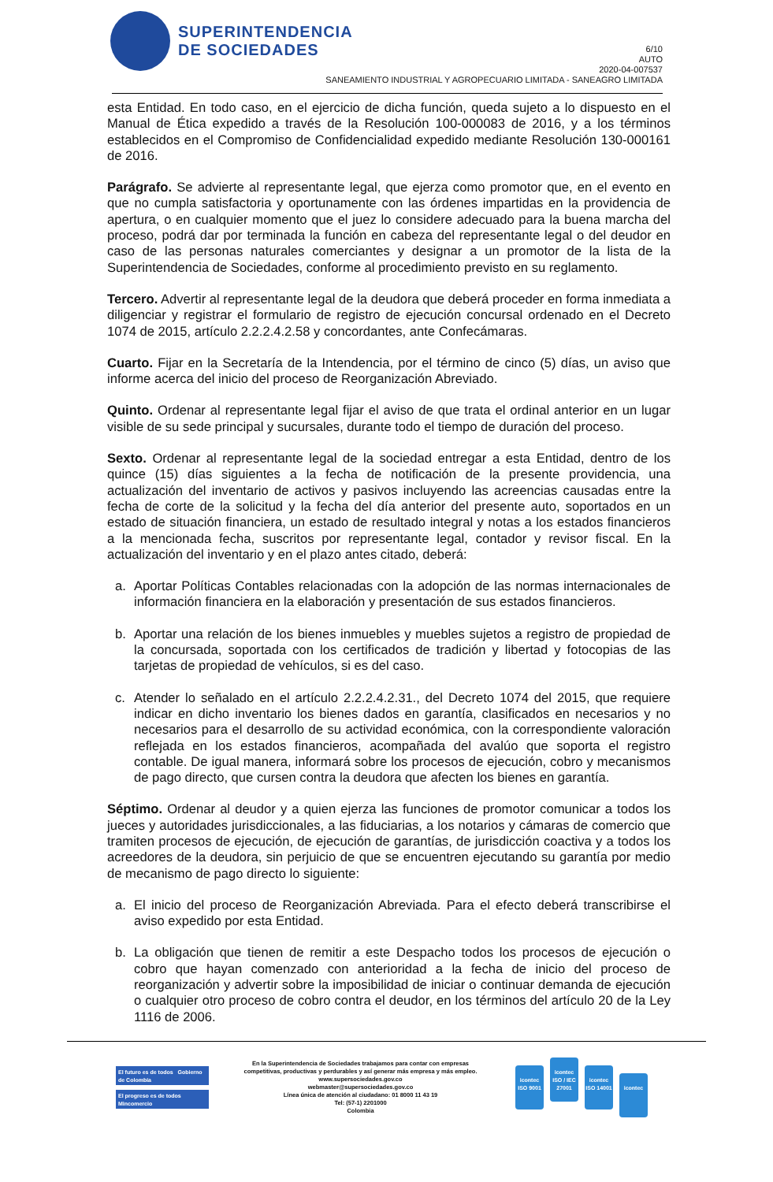SUPERINTENDENCIA
DE SOCIEDADES
6/10
AUTO
2020-04-007537
SANEAMIENTO INDUSTRIAL Y AGROPECUARIO LIMITADA - SANEAGRO LIMITADA
esta Entidad. En todo caso, en el ejercicio de dicha función, queda sujeto a lo dispuesto en el Manual de Ética expedido a través de la Resolución 100-000083 de 2016, y a los términos establecidos en el Compromiso de Confidencialidad expedido mediante Resolución 130-000161 de 2016.
Parágrafo. Se advierte al representante legal, que ejerza como promotor que, en el evento en que no cumpla satisfactoria y oportunamente con las órdenes impartidas en la providencia de apertura, o en cualquier momento que el juez lo considere adecuado para la buena marcha del proceso, podrá dar por terminada la función en cabeza del representante legal o del deudor en caso de las personas naturales comerciantes y designar a un promotor de la lista de la Superintendencia de Sociedades, conforme al procedimiento previsto en su reglamento.
Tercero. Advertir al representante legal de la deudora que deberá proceder en forma inmediata a diligenciar y registrar el formulario de registro de ejecución concursal ordenado en el Decreto 1074 de 2015, artículo 2.2.2.4.2.58 y concordantes, ante Confecámaras.
Cuarto. Fijar en la Secretaría de la Intendencia, por el término de cinco (5) días, un aviso que informe acerca del inicio del proceso de Reorganización Abreviado.
Quinto. Ordenar al representante legal fijar el aviso de que trata el ordinal anterior en un lugar visible de su sede principal y sucursales, durante todo el tiempo de duración del proceso.
Sexto. Ordenar al representante legal de la sociedad entregar a esta Entidad, dentro de los quince (15) días siguientes a la fecha de notificación de la presente providencia, una actualización del inventario de activos y pasivos incluyendo las acreencias causadas entre la fecha de corte de la solicitud y la fecha del día anterior del presente auto, soportados en un estado de situación financiera, un estado de resultado integral y notas a los estados financieros a la mencionada fecha, suscritos por representante legal, contador y revisor fiscal. En la actualización del inventario y en el plazo antes citado, deberá:
a. Aportar Políticas Contables relacionadas con la adopción de las normas internacionales de información financiera en la elaboración y presentación de sus estados financieros.
b. Aportar una relación de los bienes inmuebles y muebles sujetos a registro de propiedad de la concursada, soportada con los certificados de tradición y libertad y fotocopias de las tarjetas de propiedad de vehículos, si es del caso.
c. Atender lo señalado en el artículo 2.2.2.4.2.31., del Decreto 1074 del 2015, que requiere indicar en dicho inventario los bienes dados en garantía, clasificados en necesarios y no necesarios para el desarrollo de su actividad económica, con la correspondiente valoración reflejada en los estados financieros, acompañada del avalúo que soporta el registro contable. De igual manera, informará sobre los procesos de ejecución, cobro y mecanismos de pago directo, que cursen contra la deudora que afecten los bienes en garantía.
Séptimo. Ordenar al deudor y a quien ejerza las funciones de promotor comunicar a todos los jueces y autoridades jurisdiccionales, a las fiduciarias, a los notarios y cámaras de comercio que tramiten procesos de ejecución, de ejecución de garantías, de jurisdicción coactiva y a todos los acreedores de la deudora, sin perjuicio de que se encuentren ejecutando su garantía por medio de mecanismo de pago directo lo siguiente:
a. El inicio del proceso de Reorganización Abreviada. Para el efecto deberá transcribirse el aviso expedido por esta Entidad.
b. La obligación que tienen de remitir a este Despacho todos los procesos de ejecución o cobro que hayan comenzado con anterioridad a la fecha de inicio del proceso de reorganización y advertir sobre la imposibilidad de iniciar o continuar demanda de ejecución o cualquier otro proceso de cobro contra el deudor, en los términos del artículo 20 de la Ley 1116 de 2006.
El futuro es de todos Gobierno de Colombia
El progreso es de todos Mincomercio
En la Superintendencia de Sociedades trabajamos para contar con empresas
competitivas, productivas y perdurables y así generar más empresa y más empleo.
www.supersociedades.gov.co
webmaster@supersociedades.gov.co
Línea única de atención al ciudadano: 01 8000 11 43 19
Tel: (57-1) 2201000
Colombia
icontec ISO 9001 icontec ISO / IEC 27001 icontec ISO 14001 icontec